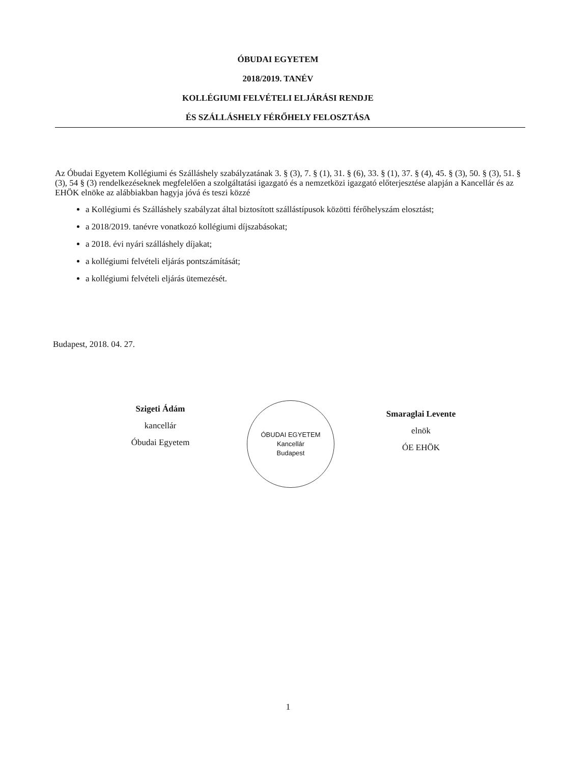ÓBUDAI EGYETEM
2018/2019. TANÉV
KOLLÉGIUMI FELVÉTELI ELJÁRÁSI RENDJE
ÉS SZÁLLÁSHELY FÉRŐHELY FELOSZTÁSA
Az Óbudai Egyetem Kollégiumi és Szálláshely szabályzatának 3. § (3), 7. § (1), 31. § (6), 33. § (1), 37. § (4), 45. § (3), 50. § (3), 51. § (3), 54 § (3) rendelkezéseknek megfelelően a szolgáltatási igazgató és a nemzetközi igazgató előterjesztése alapján a Kancellár és az EHÖK elnöke az alábbiakban hagyja jóvá és teszi közzé
a Kollégiumi és Szálláshely szabályzat által biztosított szállástípusok közötti férőhelyszám elosztást;
a 2018/2019. tanévre vonatkozó kollégiumi díjszabásokat;
a 2018. évi nyári szálláshely díjakat;
a kollégiumi felvételi eljárás pontszámítását;
a kollégiumi felvételi eljárás ütemezését.
Budapest, 2018. 04. 27.
Szigeti Ádám
kancellár
Óbudai Egyetem
ÓBUDAI EGYETEM
Kancellár
Budapest
Smaraglai Levente
elnök
ÓE EHÖK
1